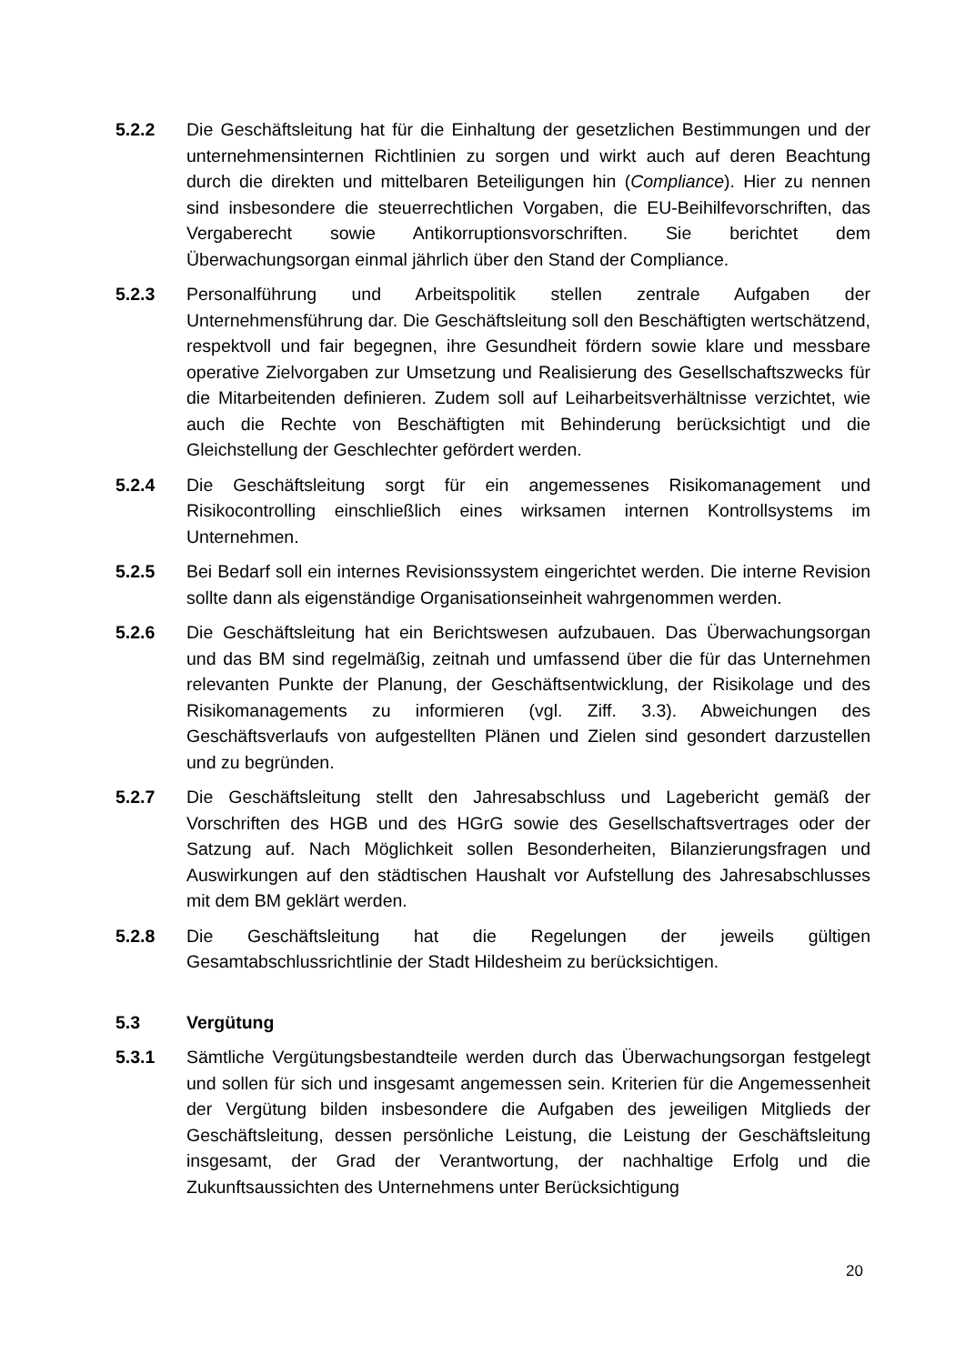5.2.2 Die Geschäftsleitung hat für die Einhaltung der gesetzlichen Bestimmungen und der unternehmensinternen Richtlinien zu sorgen und wirkt auch auf deren Beachtung durch die direkten und mittelbaren Beteiligungen hin (Compliance). Hier zu nennen sind insbesondere die steuerrechtlichen Vorgaben, die EU-Beihilfevorschriften, das Vergaberecht sowie Antikorruptionsvorschriften. Sie berichtet dem Überwachungsorgan einmal jährlich über den Stand der Compliance.
5.2.3 Personalführung und Arbeitspolitik stellen zentrale Aufgaben der Unternehmensführung dar. Die Geschäftsleitung soll den Beschäftigten wertschätzend, respektvoll und fair begegnen, ihre Gesundheit fördern sowie klare und messbare operative Zielvorgaben zur Umsetzung und Realisierung des Gesellschaftszwecks für die Mitarbeitenden definieren. Zudem soll auf Leiharbeitsverhältnisse verzichtet, wie auch die Rechte von Beschäftigten mit Behinderung berücksichtigt und die Gleichstellung der Geschlechter gefördert werden.
5.2.4 Die Geschäftsleitung sorgt für ein angemessenes Risikomanagement und Risikocontrolling einschließlich eines wirksamen internen Kontrollsystems im Unternehmen.
5.2.5 Bei Bedarf soll ein internes Revisionssystem eingerichtet werden. Die interne Revision sollte dann als eigenständige Organisationseinheit wahrgenommen werden.
5.2.6 Die Geschäftsleitung hat ein Berichtswesen aufzubauen. Das Überwachungsorgan und das BM sind regelmäßig, zeitnah und umfassend über die für das Unternehmen relevanten Punkte der Planung, der Geschäftsentwicklung, der Risikolage und des Risikomanagements zu informieren (vgl. Ziff. 3.3). Abweichungen des Geschäftsverlaufs von aufgestellten Plänen und Zielen sind gesondert darzustellen und zu begründen.
5.2.7 Die Geschäftsleitung stellt den Jahresabschluss und Lagebericht gemäß der Vorschriften des HGB und des HGrG sowie des Gesellschaftsvertrages oder der Satzung auf. Nach Möglichkeit sollen Besonderheiten, Bilanzierungsfragen und Auswirkungen auf den städtischen Haushalt vor Aufstellung des Jahresabschlusses mit dem BM geklärt werden.
5.2.8 Die Geschäftsleitung hat die Regelungen der jeweils gültigen Gesamtabschlussrichtlinie der Stadt Hildesheim zu berücksichtigen.
5.3 Vergütung
5.3.1 Sämtliche Vergütungsbestandteile werden durch das Überwachungsorgan festgelegt und sollen für sich und insgesamt angemessen sein. Kriterien für die Angemessenheit der Vergütung bilden insbesondere die Aufgaben des jeweiligen Mitglieds der Geschäftsleitung, dessen persönliche Leistung, die Leistung der Geschäftsleitung insgesamt, der Grad der Verantwortung, der nachhaltige Erfolg und die Zukunftsaussichten des Unternehmens unter Berücksichtigung
20